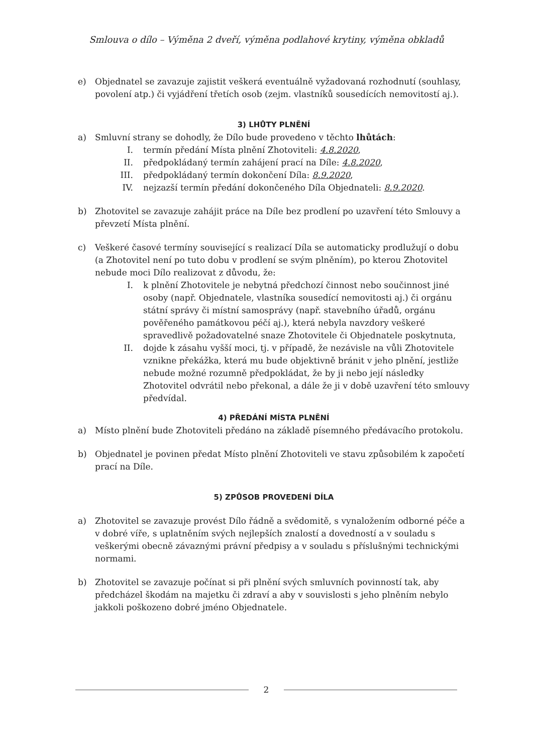Smlouva o dílo – Výměna 2 dveří, výměna podlahové krytiny, výměna obkladů
e) Objednatel se zavazuje zajistit veškerá eventuálně vyžadovaná rozhodnutí (souhlasy, povolení atp.) či vyjádření třetích osob (zejm. vlastníků sousedících nemovitostí aj.).
3) LHŮTY PLNĚNÍ
a) Smluvní strany se dohodly, že Dílo bude provedeno v těchto lhůtách:
I. termín předání Místa plnění Zhotoviteli: 4.8.2020,
II. předpokládaný termín zahájení prací na Díle: 4.8.2020,
III. předpokládaný termín dokončení Díla: 8.9.2020,
IV. nejzazší termín předání dokončeného Díla Objednateli: 8.9.2020.
b) Zhotovitel se zavazuje zahájit práce na Díle bez prodlení po uzavření této Smlouvy a převzetí Místa plnění.
c) Veškeré časové termíny související s realizací Díla se automaticky prodlužují o dobu (a Zhotovitel není po tuto dobu v prodlení se svým plněním), po kterou Zhotovitel nebude moci Dílo realizovat z důvodu, že:
I. k plnění Zhotovitele je nebytná předchozí činnost nebo součinnost jiné osoby (např. Objednatele, vlastníka sousedící nemovitosti aj.) či orgánu státní správy či místní samosprávy (např. stavebního úřadů, orgánu pověřeného památkovou péčí aj.), která nebyla navzdory veškeré spravedlivě požadovatelné snaze Zhotovitele či Objednatele poskytnuta,
II. dojde k zásahu vyšší moci, tj. v případě, že nezávisle na vůli Zhotovitele vznikne překážka, která mu bude objektivně bránit v jeho plnění, jestliže nebude možné rozumně předpokládat, že by ji nebo její následky Zhotovitel odvrátil nebo překonal, a dále že ji v době uzavření této smlouvy předvídal.
4) PŘEDÁNÍ MÍSTA PLNĚNÍ
a) Místo plnění bude Zhotoviteli předáno na základě písemného předávacího protokolu.
b) Objednatel je povinen předat Místo plnění Zhotoviteli ve stavu způsobilém k započetí prací na Díle.
5) ZPŮSOB PROVEDENÍ DÍLA
a) Zhotovitel se zavazuje provést Dílo řádně a svědomitě, s vynaložením odborné péče a v dobré víře, s uplatněním svých nejlepších znalostí a dovedností a v souladu s veškerými obecně závaznými právní předpisy a v souladu s příslušnými technickými normami.
b) Zhotovitel se zavazuje počínat si při plnění svých smluvních povinností tak, aby předcházel škodám na majetku či zdraví a aby v souvislosti s jeho plněním nebylo jakkoli poškozeno dobré jméno Objednatele.
2